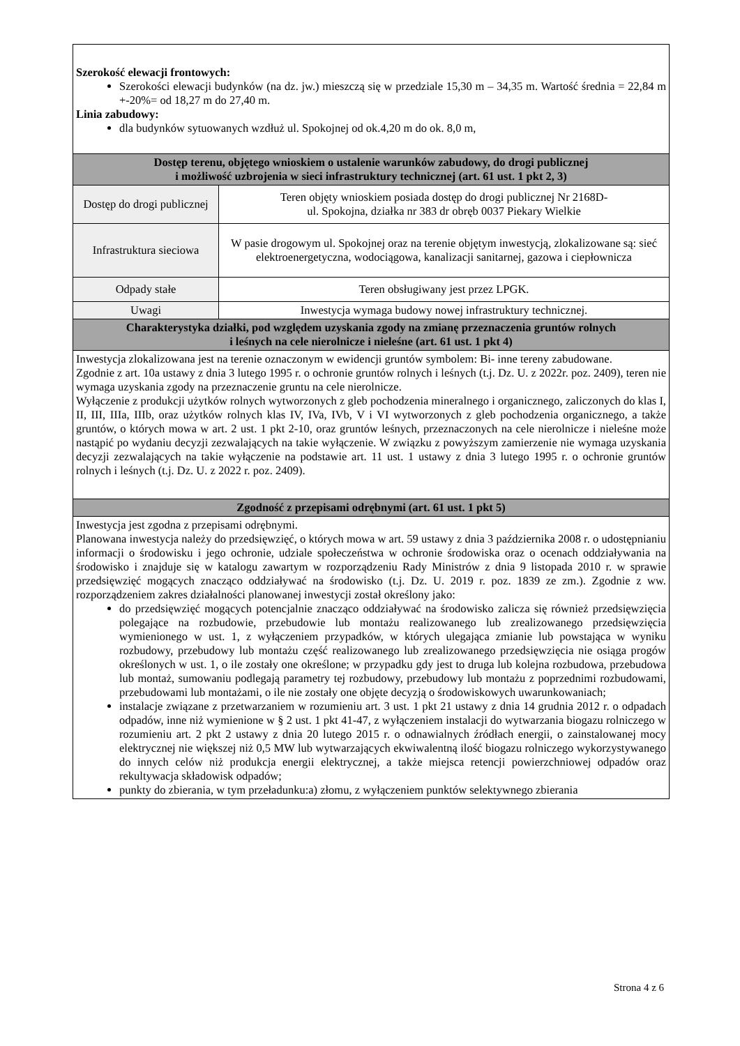| Szerokość elewacji frontowych: Szerokości elewacji budynków (na dz. jw.) mieszczą się w przedziale 15,30 m – 34,35 m. Wartość średnia = 22,84 m +-20%= od 18,27 m do 27,40 m. Linia zabudowy: dla budynków sytuowanych wzdłuż ul. Spokojnej od ok.4,20 m do ok. 8,0 m, | |
| Dostęp terenu, objętego wnioskiem o ustalenie warunków zabudowy, do drogi publicznej i możliwość uzbrojenia w sieci infrastruktury technicznej (art. 61 ust. 1 pkt 2, 3) | |
| Dostęp do drogi publicznej | Teren objęty wnioskiem posiada dostęp do drogi publicznej Nr 2168D- ul. Spokojna, działka nr 383 dr obręb 0037 Piekary Wielkie |
| Infrastruktura sieciowa | W pasie drogowym ul. Spokojnej oraz na terenie objętym inwestycją, zlokalizowane są: sieć elektroenergetyczna, wodociągowa, kanalizacji sanitarnej, gazowa i ciepłownicza |
| Odpady stałe | Teren obsługiwany jest przez LPGK. |
| Uwagi | Inwestycja wymaga budowy nowej infrastruktury technicznej. |
| Charakterystyka działki, pod względem uzyskania zgody na zmianę przeznaczenia gruntów rolnych i leśnych na cele nierolnicze i nieleśne (art. 61 ust. 1 pkt 4) | |
| Inwestycja zlokalizowana jest na terenie oznaczonym w ewidencji gruntów symbolem: Bi- inne tereny zabudowane. Zgodnie z art. 10a ustawy z dnia 3 lutego 1995 r. o ochronie gruntów rolnych i leśnych (t.j. Dz. U. z 2022r. poz. 2409), teren nie wymaga uzyskania zgody na przeznaczenie gruntu na cele nierolnicze. Wyłączenie z produkcji użytków rolnych wytworzonych z gleb pochodzenia mineralnego i organicznego, zaliczonych do klas I, II, III, IIIa, IIIb, oraz użytków rolnych klas IV, IVa, IVb, V i VI wytworzonych z gleb pochodzenia organicznego, a także gruntów, o których mowa w art. 2 ust. 1 pkt 2-10, oraz gruntów leśnych, przeznaczonych na cele nierolnicze i nieleśne może nastąpić po wydaniu decyzji zezwalających na takie wyłączenie. W związku z powyższym zamierzenie nie wymaga uzyskania decyzji zezwalających na takie wyłączenie na podstawie art. 11 ust. 1 ustawy z dnia 3 lutego 1995 r. o ochronie gruntów rolnych i leśnych (t.j. Dz. U. z 2022 r. poz. 2409). | |
| Zgodność z przepisami odrębnymi (art. 61 ust. 1 pkt 5) | |
| Inwestycja jest zgodna z przepisami odrębnymi. Planowana inwestycja należy do przedsięwzięć, o których mowa w art. 59 ustawy z dnia 3 października 2008 r. o udostępnianiu informacji o środowisku i jego ochronie, udziale społeczeństwa w ochronie środowiska oraz o ocenach oddziaływania na środowisko i znajduje się w katalogu zawartym w rozporządzeniu Rady Ministrów z dnia 9 listopada 2010 r. w sprawie przedsięwzięć mogących znacząco oddziaływać na środowisko (t.j. Dz. U. 2019 r. poz. 1839 ze zm.). Zgodnie z ww. rozporządzeniem zakres działalności planowanej inwestycji został określony jako: do przedsięwzięć mogących potencjalnie znacząco oddziaływać na środowisko zalicza się również przedsięwzięcia polegające na rozbudowie, przebudowie lub montażu realizowanego lub zrealizowanego przedsięwzięcia wymienionego w ust. 1, z wyłączeniem przypadków, w których ulegająca zmianie lub powstająca w wyniku rozbudowy, przebudowy lub montażu część realizowanego lub zrealizowanego przedsięwzięcia nie osiąga progów określonych w ust. 1, o ile zostały one określone; w przypadku gdy jest to druga lub kolejna rozbudowa, przebudowa lub montaż, sumowaniu podlegają parametry tej rozbudowy, przebudowy lub montażu z poprzednimi rozbudowami, przebudowami lub montażami, o ile nie zostały one objęte decyzją o środowiskowych uwarunkowaniach; instalacje związane z przetwarzaniem w rozumieniu art. 3 ust. 1 pkt 21 ustawy z dnia 14 grudnia 2012 r. o odpadach odpadów, inne niż wymienione w § 2 ust. 1 pkt 41-47, z wyłączeniem instalacji do wytwarzania biogazu rolniczego w rozumieniu art. 2 pkt 2 ustawy z dnia 20 lutego 2015 r. o odnawialnych źródłach energii, o zainstalowanej mocy elektrycznej nie większej niż 0,5 MW lub wytwarzających ekwiwalentną ilość biogazu rolniczego wykorzystywanego do innych celów niż produkcja energii elektrycznej, a także miejsca retencji powierzchniowej odpadów oraz rekultywacja składowisk odpadów; punkty do zbierania, w tym przeładunku:a) złomu, z wyłączeniem punktów selektywnego zbierania | |
Strona 4 z 6